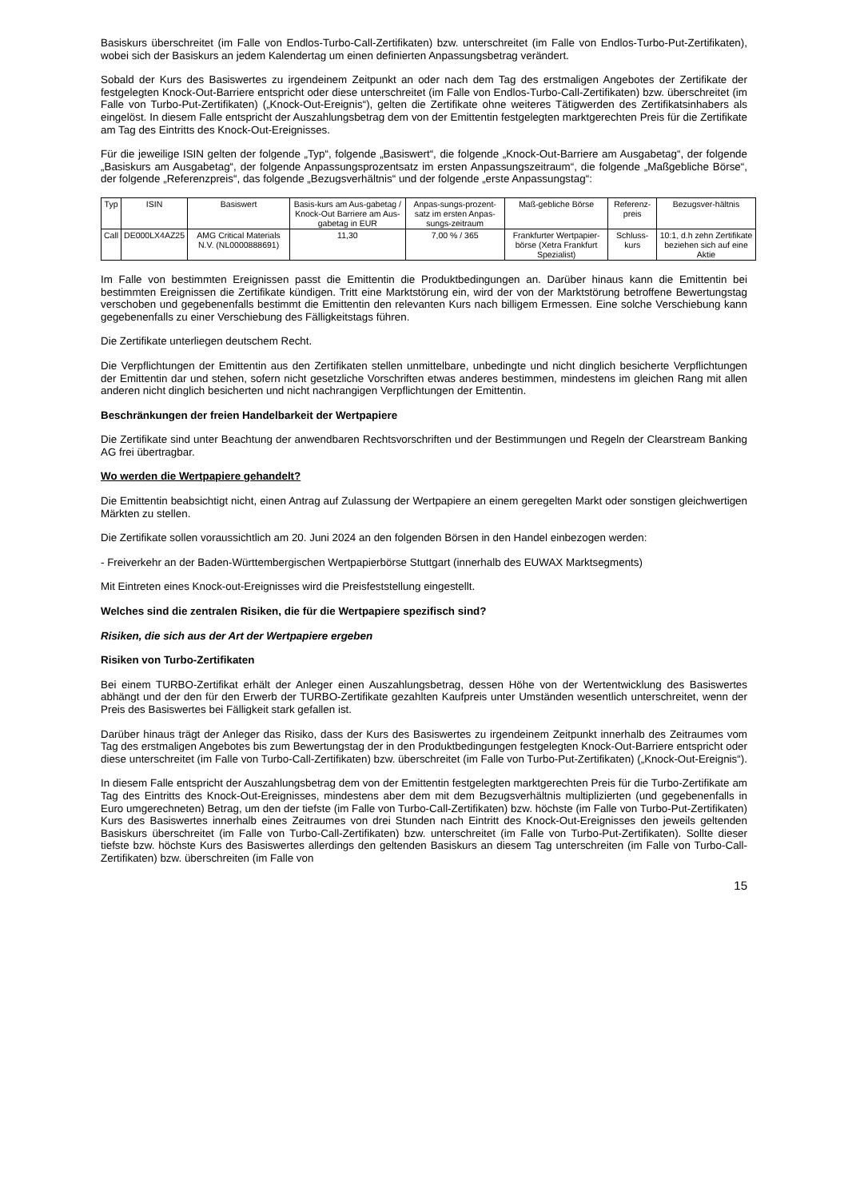Basiskurs überschreitet (im Falle von Endlos-Turbo-Call-Zertifikaten) bzw. unterschreitet (im Falle von Endlos-Turbo-Put-Zertifikaten), wobei sich der Basiskurs an jedem Kalendertag um einen definierten Anpassungsbetrag verändert.
Sobald der Kurs des Basiswertes zu irgendeinem Zeitpunkt an oder nach dem Tag des erstmaligen Angebotes der Zertifikate der festgelegten Knock-Out-Barriere entspricht oder diese unterschreitet (im Falle von Endlos-Turbo-Call-Zertifikaten) bzw. überschreitet (im Falle von Turbo-Put-Zertifikaten) („Knock-Out-Ereignis“), gelten die Zertifikate ohne weiteres Tätigwerden des Zertifikatsinhabers als eingelöst. In diesem Falle entspricht der Auszahlungsbetrag dem von der Emittentin festgelegten marktgerechten Preis für die Zertifikate am Tag des Eintritts des Knock-Out-Ereignisses.
Für die jeweilige ISIN gelten der folgende „Typ“, folgende „Basiswert“, die folgende „Knock-Out-Barriere am Ausgabetag“, der folgende „Basiskurs am Ausgabetag“, der folgende Anpassungsprozentsatz im ersten Anpassungszeitraum“, die folgende „Maßgebliche Börse“, der folgende „Referenzpreis“, das folgende „Bezugsverhältnis“ und der folgende „erste Anpassungstag“:
| Typ | ISIN | Basiswert | Basis-kurs am Aus-gabetag / Knock-Out Barriere am Aus-gabetag in EUR | Anpas-sungs-prozent-satz im ersten Anpas-sungs-zeitraum | Maß-gebliche Börse | Referenz-preis | Bezugsver-hältnis |
| --- | --- | --- | --- | --- | --- | --- | --- |
| Call | DE000LX4AZ25 | AMG Critical Materials N.V. (NL0000888691) | 11,30 | 7,00 % / 365 | Frankfurter Wertpapier-börse (Xetra Frankfurt Spezialist) | Schluss-kurs | 10:1, d.h zehn Zertifikate beziehen sich auf eine Aktie |
Im Falle von bestimmten Ereignissen passt die Emittentin die Produktbedingungen an. Darüber hinaus kann die Emittentin bei bestimmten Ereignissen die Zertifikate kündigen. Tritt eine Marktstörung ein, wird der von der Marktstörung betroffene Bewertungstag verschoben und gegebenenfalls bestimmt die Emittentin den relevanten Kurs nach billigem Ermessen. Eine solche Verschiebung kann gegebenenfalls zu einer Verschiebung des Fälligkeitstags führen.
Die Zertifikate unterliegen deutschem Recht.
Die Verpflichtungen der Emittentin aus den Zertifikaten stellen unmittelbare, unbedingte und nicht dinglich besicherte Verpflichtungen der Emittentin dar und stehen, sofern nicht gesetzliche Vorschriften etwas anderes bestimmen, mindestens im gleichen Rang mit allen anderen nicht dinglich besicherten und nicht nachrangigen Verpflichtungen der Emittentin.
Beschränkungen der freien Handelbarkeit der Wertpapiere
Die Zertifikate sind unter Beachtung der anwendbaren Rechtsvorschriften und der Bestimmungen und Regeln der Clearstream Banking AG frei übertragbar.
Wo werden die Wertpapiere gehandelt?
Die Emittentin beabsichtigt nicht, einen Antrag auf Zulassung der Wertpapiere an einem geregelten Markt oder sonstigen gleichwertigen Märkten zu stellen.
Die Zertifikate sollen voraussichtlich am 20. Juni 2024 an den folgenden Börsen in den Handel einbezogen werden:
- Freiverkehr an der Baden-Württembergischen Wertpapierbörse Stuttgart (innerhalb des EUWAX Marktsegments)
Mit Eintreten eines Knock-out-Ereignisses wird die Preisfeststellung eingestellt.
Welches sind die zentralen Risiken, die für die Wertpapiere spezifisch sind?
Risiken, die sich aus der Art der Wertpapiere ergeben
Risiken von Turbo-Zertifikaten
Bei einem TURBO-Zertifikat erhält der Anleger einen Auszahlungsbetrag, dessen Höhe von der Wertentwicklung des Basiswertes abhängt und der den für den Erwerb der TURBO-Zertifikate gezahlten Kaufpreis unter Umständen wesentlich unterschreitet, wenn der Preis des Basiswertes bei Fälligkeit stark gefallen ist.
Darüber hinaus trägt der Anleger das Risiko, dass der Kurs des Basiswertes zu irgendeinem Zeitpunkt innerhalb des Zeitraumes vom Tag des erstmaligen Angebotes bis zum Bewertungstag der in den Produktbedingungen festgelegten Knock-Out-Barriere entspricht oder diese unterschreitet (im Falle von Turbo-Call-Zertifikaten) bzw. überschreitet (im Falle von Turbo-Put-Zertifikaten) („Knock-Out-Ereignis“).
In diesem Falle entspricht der Auszahlungsbetrag dem von der Emittentin festgelegten marktgerechten Preis für die Turbo-Zertifikate am Tag des Eintritts des Knock-Out-Ereignisses, mindestens aber dem mit dem Bezugsverhältnis multiplizierten (und gegebenenfalls in Euro umgerechneten) Betrag, um den der tiefste (im Falle von Turbo-Call-Zertifikaten) bzw. höchste (im Falle von Turbo-Put-Zertifikaten) Kurs des Basiswertes innerhalb eines Zeitraumes von drei Stunden nach Eintritt des Knock-Out-Ereignisses den jeweils geltenden Basiskurs überschreitet (im Falle von Turbo-Call-Zertifikaten) bzw. unterschreitet (im Falle von Turbo-Put-Zertifikaten). Sollte dieser tiefste bzw. höchste Kurs des Basiswertes allerdings den geltenden Basiskurs an diesem Tag unterschreiten (im Falle von Turbo-Call-Zertifikaten) bzw. überschreiten (im Falle von
15